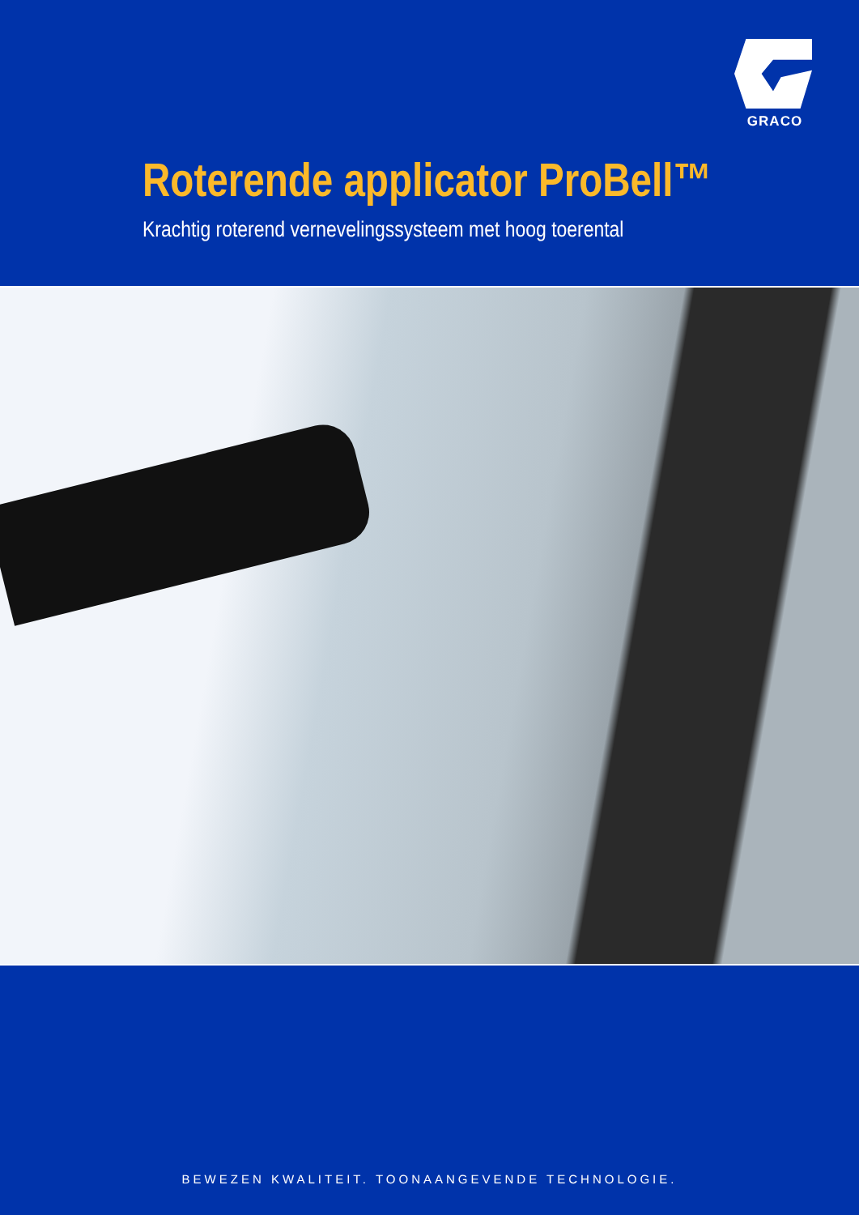GRACO
Roterende applicator ProBell™
Krachtig roterend vernevelingssysteem met hoog toerental
BEWEZEN KWALITEIT. TOONAANGEVENDE TECHNOLOGIE.